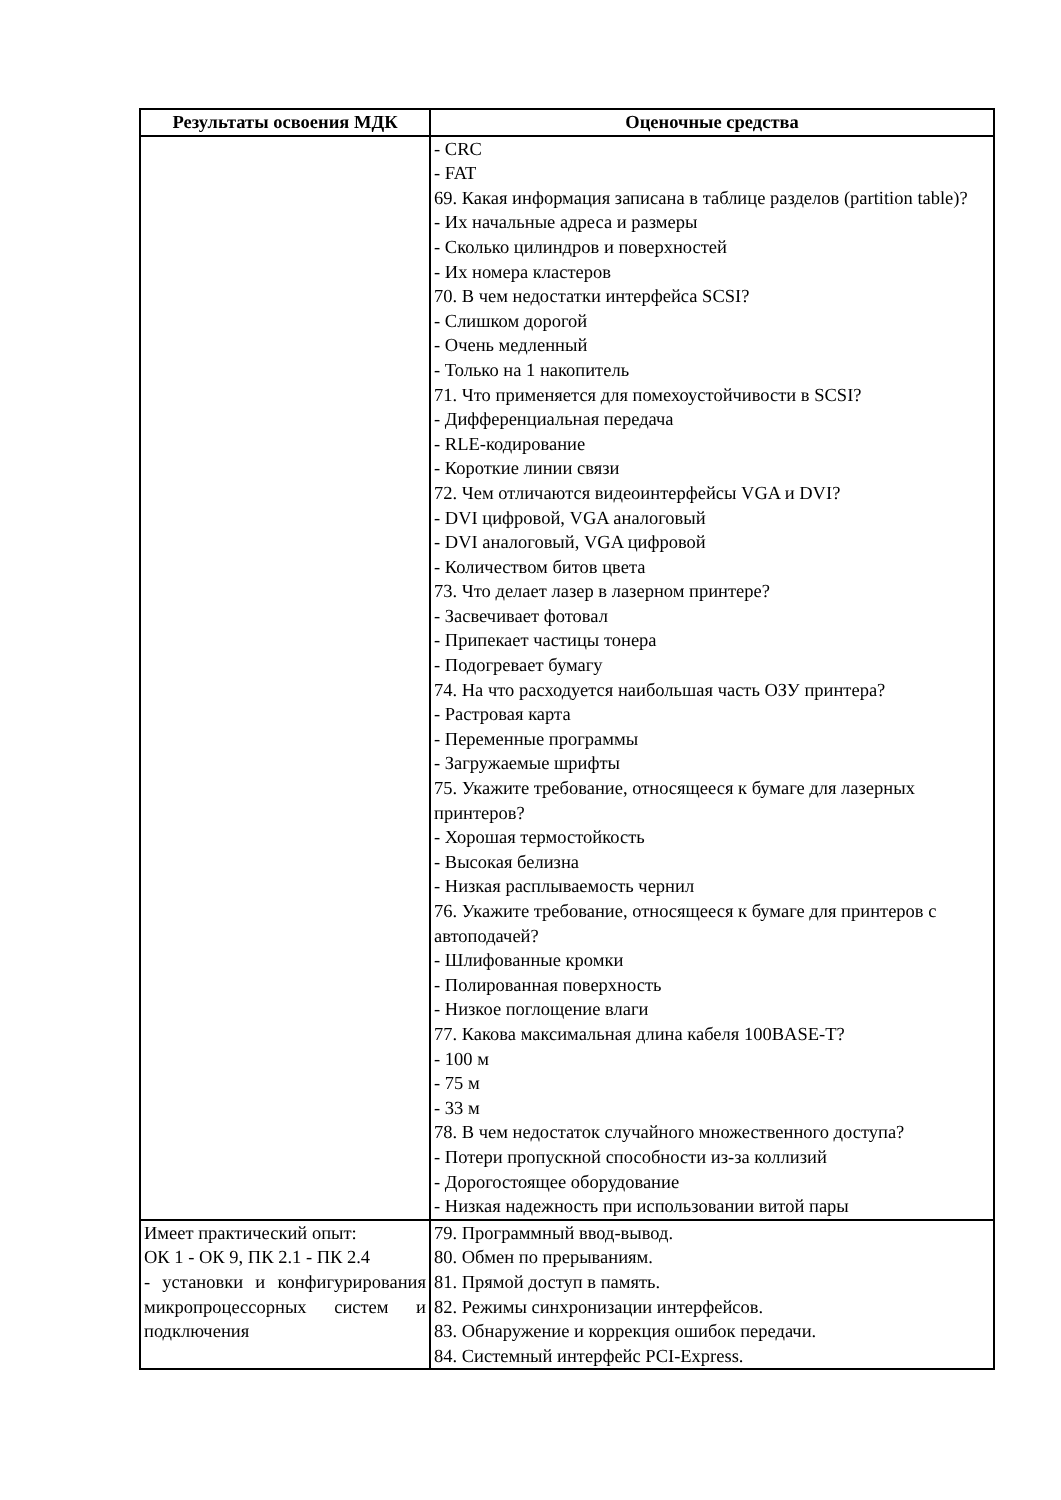| Результаты освоения МДК | Оценочные средства |
| --- | --- |
| | - CRC - FAT 69. Какая информация записана в таблице разделов (partition table)? - Их начальные адреса и размеры - Сколько цилиндров и поверхностей - Их номера кластеров 70. В чем недостатки интерфейса SCSI? - Слишком дорогой - Очень медленный - Только на 1 накопитель 71. Что применяется для помехоустойчивости в SCSI? - Дифференциальная передача - RLE-кодирование - Короткие линии связи 72. Чем отличаются видеоинтерфейсы VGA и DVI? - DVI цифровой, VGA аналоговый - DVI аналоговый, VGA цифровой - Количеством битов цвета 73. Что делает лазер в лазерном принтере? - Засвечивает фотовал - Припекает частицы тонера - Подогревает бумагу 74. На что расходуется наибольшая часть ОЗУ принтера? - Растровая карта - Переменные программы - Загружаемые шрифты 75. Укажите требование, относящееся к бумаге для лазерных принтеров? - Хорошая термостойкость - Высокая белизна - Низкая расплываемость чернил 76. Укажите требование, относящееся к бумаге для принтеров с автоподачей? - Шлифованные кромки - Полированная поверхность - Низкое поглощение влаги 77. Какова максимальная длина кабеля 100BASE-T? - 100 м - 75 м - 33 м 78. В чем недостаток случайного множественного доступа? - Потери пропускной способности из-за коллизий - Дорогостоящее оборудование - Низкая надежность при использовании витой пары |
| Имеет практический опыт: ОК 1 - ОК 9, ПК 2.1 - ПК 2.4 - установки и конфигурирования микропроцессорных систем и подключения | 79. Программный ввод-вывод. 80. Обмен по прерываниям. 81. Прямой доступ в память. 82. Режимы синхронизации интерфейсов. 83. Обнаружение и коррекция ошибок передачи. 84. Системный интерфейс PCI-Express. |